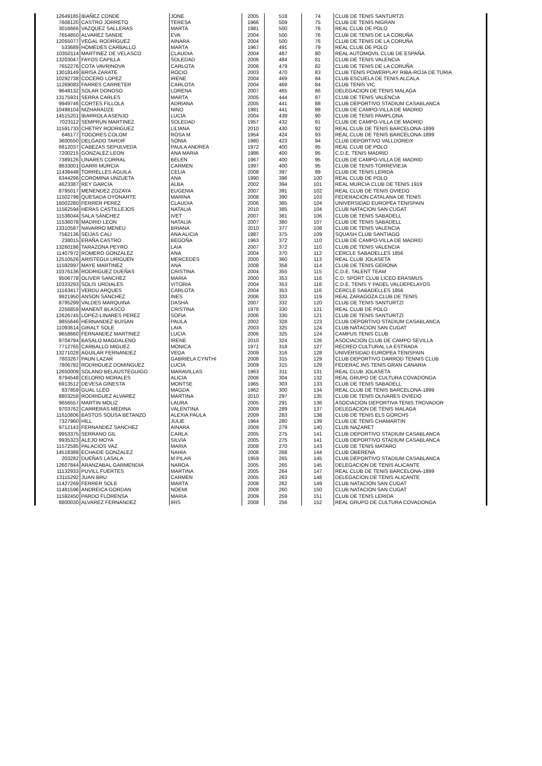| 12649185 | IBAÑEZ CONDE | JONE | 2005 | 518 | 74 | CLUB DE TENIS SANTURTZI |
| 7608120 | CASTRO JORRETO | TERESA | 1966 | 509 | 75 | CLUB DE TENIS NIGRAN |
| 3016666 | VAZQUEZ SALLERAS | MARTA | 1981 | 500 | 76 | REAL CLUB DE POLO |
| 7654850 | ALVAREZ SANDE | EVA | 2004 | 500 | 76 | CLUB DE TENIS DE LA CORUÑA |
| 12055077 | VEGAL RODRÍGUEZ | AINARA | 2004 | 500 | 76 | CLUB DE TENIS DE LA CORUÑA |
| 533689 | HOMEDES CARBALLO | MARTA | 1967 | 491 | 79 | REAL CLUB DE POLO |
| 10350114 | MARTINEZ DE VELASCO | CLAUDIA | 2004 | 487 | 80 | REAL AUTOMOVIL CLUB DE ESPAÑA |
| 13203047 | FAYOS CAPILLA | SOLEDAD | 2006 | 484 | 81 | CLUB DE TENIS VALENCIA |
| 7652276 | COTA VAVRINOVA | CARLOTA | 2006 | 479 | 82 | CLUB DE TENIS DE LA CORUÑA |
| 13018149 | BRISA ZARATE | ROCIO | 2003 | 470 | 83 | CLUB TENIS POWERPLAY RIBA-ROJA DE TURIA |
| 10292738 | COCERO LOPEZ | IRENE | 2004 | 469 | 84 | CLUB ESCUELA DE TENIS ALCALA |
| 11269083 | FARRES CARRETER | CARLOTA | 2004 | 469 | 84 | CLUB TENIS VIC |
| 9648132 | SOLAR DONOSO | LORENA | 2007 | 465 | 86 | DELEGACION DE TENIS MALAGA |
| 13175931 | SERRA CARLES | MARTA | 2005 | 444 | 87 | CLUB DE TENIS VALENCIA |
| 9949746 | CORTES FILLOLA | ADRIANA | 2005 | 441 | 88 | CLUB DEPORTIVO STADIUM CASABLANCA |
| 10498104 | NIZHARADZE | NINO | 1981 | 441 | 88 | CLUB DE CAMPO-VILLA DE MADRID |
| 14515201 | IBARROLA ASENJO | LUCIA | 2004 | 439 | 90 | CLUB DE TENIS PAMPLONA |
| 7023112 | SEMPRUN MARTINEZ | SOLEDAD | 1957 | 432 | 91 | CLUB DE CAMPO-VILLA DE MADRID |
| 11591733 | CHETRY RODRIGUEZ | LILIANA | 2010 | 430 | 92 | REAL CLUB DE TENIS BARCELONA-1899 |
| 646177 | TOGORES COLOM | ROSA M | 1954 | 424 | 93 | REAL CLUB DE TENIS BARCELONA-1899 |
| 3600550 | DELGADO TARDIF | SONIA | 1980 | 423 | 94 | CLUB DEPORTIVO VALLDOREIX |
| 6812037 | CABEZAS SEPULVEDA | PAULA ANDREA | 1972 | 400 | 95 | REAL CLUB DE POLO |
| 7200215 | GONZALEZ LEON | ANA MARIA | 1986 | 400 | 95 | C.D.E. TENIS MADRID |
| 7389126 | LINARES CORRAL | BELEN | 1967 | 400 | 95 | CLUB DE CAMPO-VILLA DE MADRID |
| 8633001 | GARRI MURCIA | CARMEN | 1997 | 400 | 95 | CLUB DE TENIS TORREVIEJA |
| 11438448 | TORRELLES AGUILA | CELIA | 2008 | 397 | 99 | CLUB DE TENIS LERIDA |
| 6344296 | COROMINA UNZUETA | ANA | 1990 | 396 | 100 | REAL CLUB DE POLO |
| 4623387 | REY GARCIA | ALBA | 2002 | 394 | 101 | REAL MURCIA CLUB DE TENIS 1919 |
| 8795017 | MENENDEZ ZOZAYA | EUGENIA | 2007 | 391 | 102 | REAL CLUB DE TENIS OVIEDO |
| 11502798 | QUESADA OYONARTE | MARINA | 2008 | 390 | 103 | FEDERACION CATALANA DE TENIS |
| 16002280 | FERRER PEREZ | CLAUDIA | 2006 | 385 | 104 | UNIVERSIDAD EUROPEA TENISPAIN |
| 11562594 | HERAS CASTILLEJOS | NATALIA | 2010 | 385 | 104 | CLUB NATACION SAN CUGAT |
| 11536044 | SALA SÁNCHEZ | IVET | 2007 | 381 | 106 | CLUB DE TENIS SABADELL |
| 11536078 | MADRID LEON | NATALIA | 2007 | 380 | 107 | CLUB DE TENIS SABADELL |
| 13310587 | NAVARRO MENEU | BRIANA | 2010 | 377 | 108 | CLUB DE TENIS VALENCIA |
| 7562136 | SEIJAS CALI | ANA ALICIA | 1987 | 375 | 109 | SQUASH CLUB SANTIAGO |
| 238015 | ERAÑA CASTRO | BEGOÑA | 1963 | 372 | 110 | CLUB DE CAMPO-VILLA DE MADRID |
| 13260196 | TARAZONA PEYRO | LAIA | 2007 | 372 | 110 | CLUB DE TENIS VALENCIA |
| 11407972 | ROMERO GONZALEZ | ANA | 2004 | 370 | 112 | CERCLE SABADELLES 1856 |
| 12510526 | ARISTEGUI URIGUEN | MERCEDES | 2000 | 360 | 113 | REAL CLUB JOLASETA |
| 11592997 | MAYE MARTINEZ | ANA | 2008 | 358 | 114 | CLUB DE TENIS GERONA |
| 10376136 | RODRIGUEZ DUEÑAS | CRISTINA | 2004 | 355 | 115 | C.D.E. TALENT TEAM |
| 9506778 | OLIVER SANCHEZ | MARIA | 2000 | 353 | 116 | C.D. SPORT CLUB LICEO ERASMUS |
| 10333293 | SOLIS URDIALES | VITORIA | 2004 | 353 | 116 | C.D.E. TENIS Y PADEL VALDEPELAYOS |
| 11163417 | VERDU ARQUES | CARLOTA | 2004 | 353 | 116 | CERCLE SABADELLES 1856 |
| 9921950 | ANSON SANCHEZ | INES | 2006 | 333 | 119 | REAL ZARAGOZA CLUB DE TENIS |
| 8795299 | VALDES MARQUINA | DASHA | 2007 | 332 | 120 | CLUB DE TENIS SANTURTZI |
| 2256859 | MANENT BLASCO | CRISTINA | 1978 | 330 | 121 | REAL CLUB DE POLO |
| 12626745 | LOPEZ-LINARES PEREZ | SOFIA | 2006 | 330 | 121 | CLUB DE TENIS SANTURTZI |
| 9855646 | HERNANDEZ BUISAN | PAULA | 2002 | 328 | 123 | CLUB DEPORTIVO STADIUM CASABLANCA |
| 11093614 | GIRALT SOLE | LAIA | 2003 | 325 | 124 | CLUB NATACION SAN CUGAT |
| 9658660 | FERNANDEZ MARTINEZ | LUCIA | 2006 | 325 | 124 | CAMPUS TENIS CLUB |
| 9704794 | BASALO MAGDALENO | IRENE | 2010 | 324 | 126 | ASOCIACION CLUB DE CAMPO SEVILLA |
| 7712765 | CARBALLO MIGUEZ | MONICA | 1971 | 318 | 127 | RECREO CULTURAL LA ESTRADA |
| 13271028 | AGUILAR FERNANDEZ | VEGA | 2009 | 316 | 128 | UNIVERSIDAD EUROPEA TENISPAIN |
| 7803267 | PAUN LAZAR | GABRIELA CYNTHI | 2008 | 315 | 129 | CLUB DEPORTIVO DARROD TENNIS CLUB |
| 7806782 | RODRIGUEZ DOMINGUEZ | LUCIA | 2009 | 315 | 129 | FEDERAC.INS.TENIS GRAN CANARIA |
| 12650009 | SOLANO BELAUSTEGUIGO | MARAVILLAS | 1963 | 311 | 131 | REAL CLUB JOLASETA |
| 8794548 | CELORIO MORALES | ALICIA | 2006 | 304 | 132 | REAL GRUPO DE CULTURA COVADONGA |
| 6913512 | DEVESA GINESTA | MONTSE | 1965 | 303 | 133 | CLUB DE TENIS SABADELL |
| 837859 | GUAL LLEO | MAGDA | 1962 | 300 | 134 | REAL CLUB DE TENIS BARCELONA-1899 |
| 8803258 | RODRIGUEZ ALVAREZ | MARTINA | 2010 | 297 | 135 | CLUB DE TENIS OLIVARES OVIEDO |
| 9656557 | MARTIN MOLIZ | LAURA | 2005 | 291 | 136 | ASOCIACION DEPORTIVA TENIS TROVADOR |
| 9703762 | CARRERAS MEDINA | VALENTINA | 2009 | 289 | 137 | DELEGACION DE TENIS MALAGA |
| 11610806 | BASTOS SOUSA BETANZO | ALEXIA PAULA | 2009 | 283 | 138 | CLUB DE TENIS ELS GORCHS |
| 7327960 | HILL | JULIE | 1964 | 280 | 139 | CLUB DE TENIS CHAMARTIN |
| 9712143 | FERNANDEZ SANCHEZ | AINARA | 2009 | 279 | 140 | CLUB NAZARET |
| 9953375 | SERRANO GIL | CARLA | 2005 | 275 | 141 | CLUB DEPORTIVO STADIUM CASABLANCA |
| 9935323 | ALEJO MOYA | SILVIA | 2005 | 275 | 141 | CLUB DEPORTIVO STADIUM CASABLANCA |
| 11572585 | PALACIOS VAZ | MARIA | 2008 | 270 | 143 | CLUB DE TENIS MATARO |
| 14518388 | ECHAIDE GONZALEZ | NAHIA | 2006 | 268 | 144 | CLUB OBERENA |
| 203282 | DUEÑAS LASALA | M PILAR | 1959 | 265 | 145 | CLUB DEPORTIVO STADIUM CASABLANCA |
| 12607844 | ARANZABAL GARMENDIA | NAROA | 2005 | 265 | 145 | DELEGACION DE TENIS ALICANTE |
| 11132933 | PUVILL FUERTES | MARTINA | 2005 | 264 | 147 | REAL CLUB DE TENIS BARCELONA-1899 |
| 13115292 | JUAN BRU | CARMEN | 2005 | 263 | 148 | DELEGACION DE TENIS ALICANTE |
| 11427269 | FERRER SOLE | MARTA | 2008 | 262 | 149 | CLUB NATACION SAN CUGAT |
| 11481596 | ANDREICA GORDAN | NOEMI | 2008 | 260 | 150 | CLUB NATACION SAN CUGAT |
| 11592450 | PARDO FLORENSA | MARIA | 2009 | 259 | 151 | CLUB DE TENIS LERIDA |
| 8800030 | ALVAREZ FERNANDEZ | IRIS | 2008 | 256 | 152 | REAL GRUPO DE CULTURA COVADONGA |